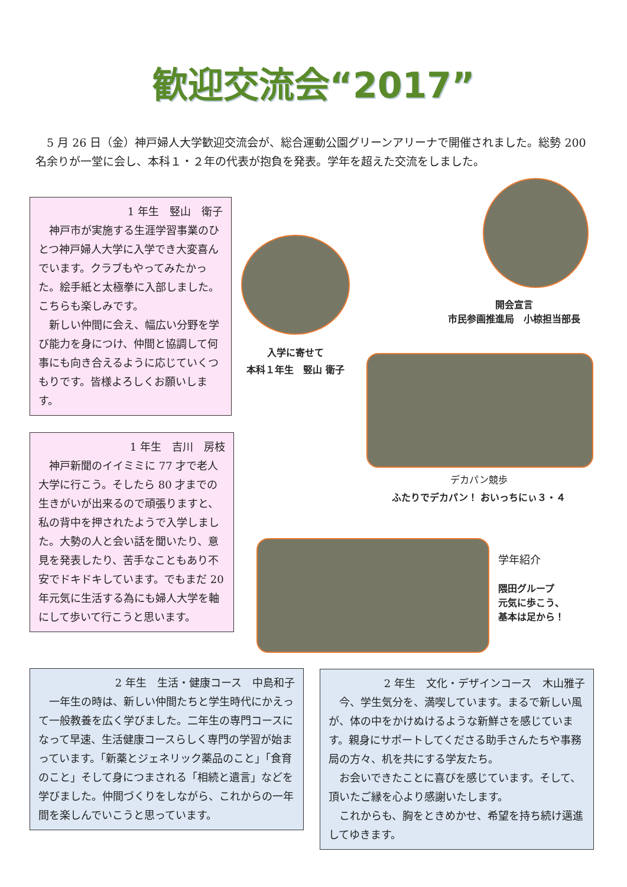歓迎交流会“2017”
　5 月 26 日（金）神戸婦人大学歓迎交流会が、総合運動公園グリーンアリーナで開催されました。総勢 200 名余りが一堂に会し、本科１・２年の代表が抱負を発表。学年を超えた交流をしました。
1 年生　竪山　衛子
　神戸市が実施する生涯学習事業のひとつ神戸婦人大学に入学でき大変喜んでいます。クラブもやってみたかった。絵手紙と太極拳に入部しました。こちらも楽しみです。
　新しい仲間に会え、幅広い分野を学び能力を身につけ、仲間と協調して何事にも向き合えるように応じていくつもりです。皆様よろしくお願いします。
1 年生　吉川　房枝
　神戸新聞のイイミミに 77 才で老人大学に行こう。そしたら 80 才までの生きがいが出来るので頑張りますと、私の背中を押されたようで入学しました。大勢の人と会い話を聞いたり、意見を発表したり、苦手なこともあり不安でドキドキしています。でもまだ 20 年元気に生活する為にも婦人大学を軸にして歩いて行こうと思います。
開会宣言
市民参画推進局　小椋担当部長
入学に寄せて
本科１年生　竪山 衛子
デカパン競歩
ふたりでデカパン！ おいっちにぃ３・４
学年紹介
隈田グループ
元気に歩こう、
基本は足から！
2 年生　生活・健康コース　中島和子
　一年生の時は、新しい仲間たちと学生時代にかえって一般教養を広く学びました。二年生の専門コースになって早速、生活健康コースらしく専門の学習が始まっています。「新薬とジェネリック薬品のこと」「食育のこと」そして身につまされる「相続と遺言」などを学びました。仲間づくりをしながら、これからの一年間を楽しんでいこうと思っています。
2 年生　文化・デザインコース　木山雅子
　今、学生気分を、満喫しています。まるで新しい風が、体の中をかけぬけるような新鮮さを感じています。親身にサポートしてくださる助手さんたちや事務局の方々、机を共にする学友たち。
　お会いできたことに喜びを感じています。そして、頂いたご縁を心より感謝いたします。
　これからも、胸をときめかせ、希望を持ち続け邁進してゆきます。